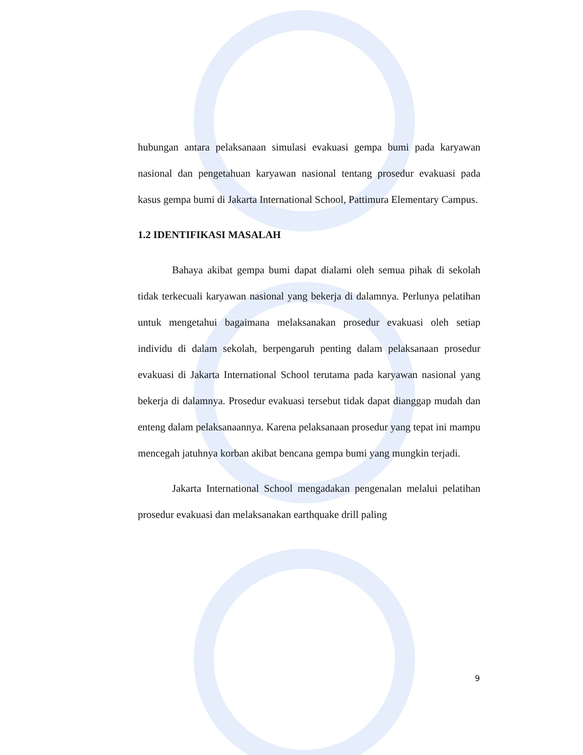hubungan antara pelaksanaan simulasi evakuasi gempa bumi pada karyawan nasional dan pengetahuan karyawan nasional tentang prosedur evakuasi pada kasus gempa bumi di Jakarta International School, Pattimura Elementary Campus.
1.2 IDENTIFIKASI MASALAH
Bahaya akibat gempa bumi dapat dialami oleh semua pihak di sekolah tidak terkecuali karyawan nasional yang bekerja di dalamnya. Perlunya pelatihan untuk mengetahui bagaimana melaksanakan prosedur evakuasi oleh setiap individu di dalam sekolah, berpengaruh penting dalam pelaksanaan prosedur evakuasi di Jakarta International School terutama pada karyawan nasional yang bekerja di dalamnya. Prosedur evakuasi tersebut tidak dapat dianggap mudah dan enteng dalam pelaksanaannya. Karena pelaksanaan prosedur yang tepat ini mampu mencegah jatuhnya korban akibat bencana gempa bumi yang mungkin terjadi.
Jakarta International School mengadakan pengenalan melalui pelatihan prosedur evakuasi dan melaksanakan earthquake drill paling
9